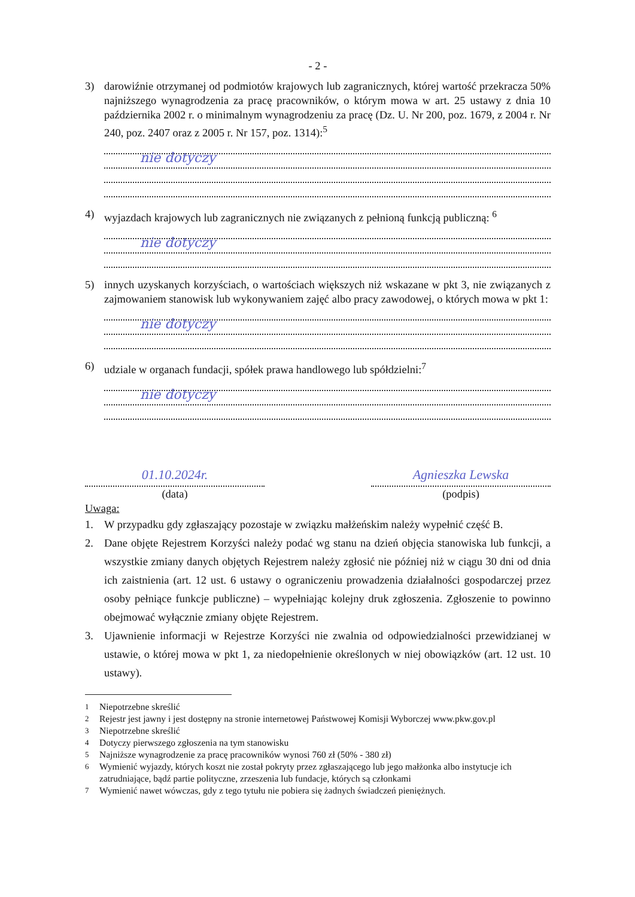- 2 -
3) darowiźnie otrzymanej od podmiotów krajowych lub zagranicznych, której wartość przekracza 50% najniższego wynagrodzenia za pracę pracowników, o którym mowa w art. 25 ustawy z dnia 10 października 2002 r. o minimalnym wynagrodzeniu za pracę (Dz. U. Nr 200, poz. 1679, z 2004 r. Nr 240, poz. 2407 oraz z 2005 r. Nr 157, poz. 1314):<sup>5</sup>
nie dotyczy
4) wyjazdach krajowych lub zagranicznych nie związanych z pełnioną funkcją publiczną: <sup>6</sup>
nie dotyczy
5) innych uzyskanych korzyściach, o wartościach większych niż wskazane w pkt 3, nie związanych z zajmowaniem stanowisk lub wykonywaniem zajęć albo pracy zawodowej, o których mowa w pkt 1:
nie dotyczy
6) udziale w organach fundacji, spółek prawa handlowego lub spółdzielni:<sup>7</sup>
nie dotyczy
01.10.2024r.
(data)
Agnieszka Lewska
(podpis)
Uwaga:
1. W przypadku gdy zgłaszający pozostaje w związku małżeńskim należy wypełnić część B.
2. Dane objęte Rejestrem Korzyści należy podać wg stanu na dzień objęcia stanowiska lub funkcji, a wszystkie zmiany danych objętych Rejestrem należy zgłosić nie później niż w ciągu 30 dni od dnia ich zaistnienia (art. 12 ust. 6 ustawy o ograniczeniu prowadzenia działalności gospodarczej przez osoby pełniące funkcje publiczne) – wypełniając kolejny druk zgłoszenia. Zgłoszenie to powinno obejmować wyłącznie zmiany objęte Rejestrem.
3. Ujawnienie informacji w Rejestrze Korzyści nie zwalnia od odpowiedzialności przewidzianej w ustawie, o której mowa w pkt 1, za niedopełnienie określonych w niej obowiązków (art. 12 ust. 10 ustawy).
<sup>1</sup> Niepotrzebne skreślić
<sup>2</sup> Rejestr jest jawny i jest dostępny na stronie internetowej Państwowej Komisji Wyborczej www.pkw.gov.pl
<sup>3</sup> Niepotrzebne skreślić
<sup>4</sup> Dotyczy pierwszego zgłoszenia na tym stanowisku
<sup>5</sup> Najniższe wynagrodzenie za pracę pracowników wynosi 760 zł (50% - 380 zł)
<sup>6</sup> Wymienić wyjazdy, których koszt nie został pokryty przez zgłaszającego lub jego małżonka albo instytucje ich zatrudniające, bądź partie polityczne, zrzeszenia lub fundacje, których są członkami
<sup>7</sup> Wymienić nawet wówczas, gdy z tego tytułu nie pobiera się żadnych świadczeń pieniężnych.